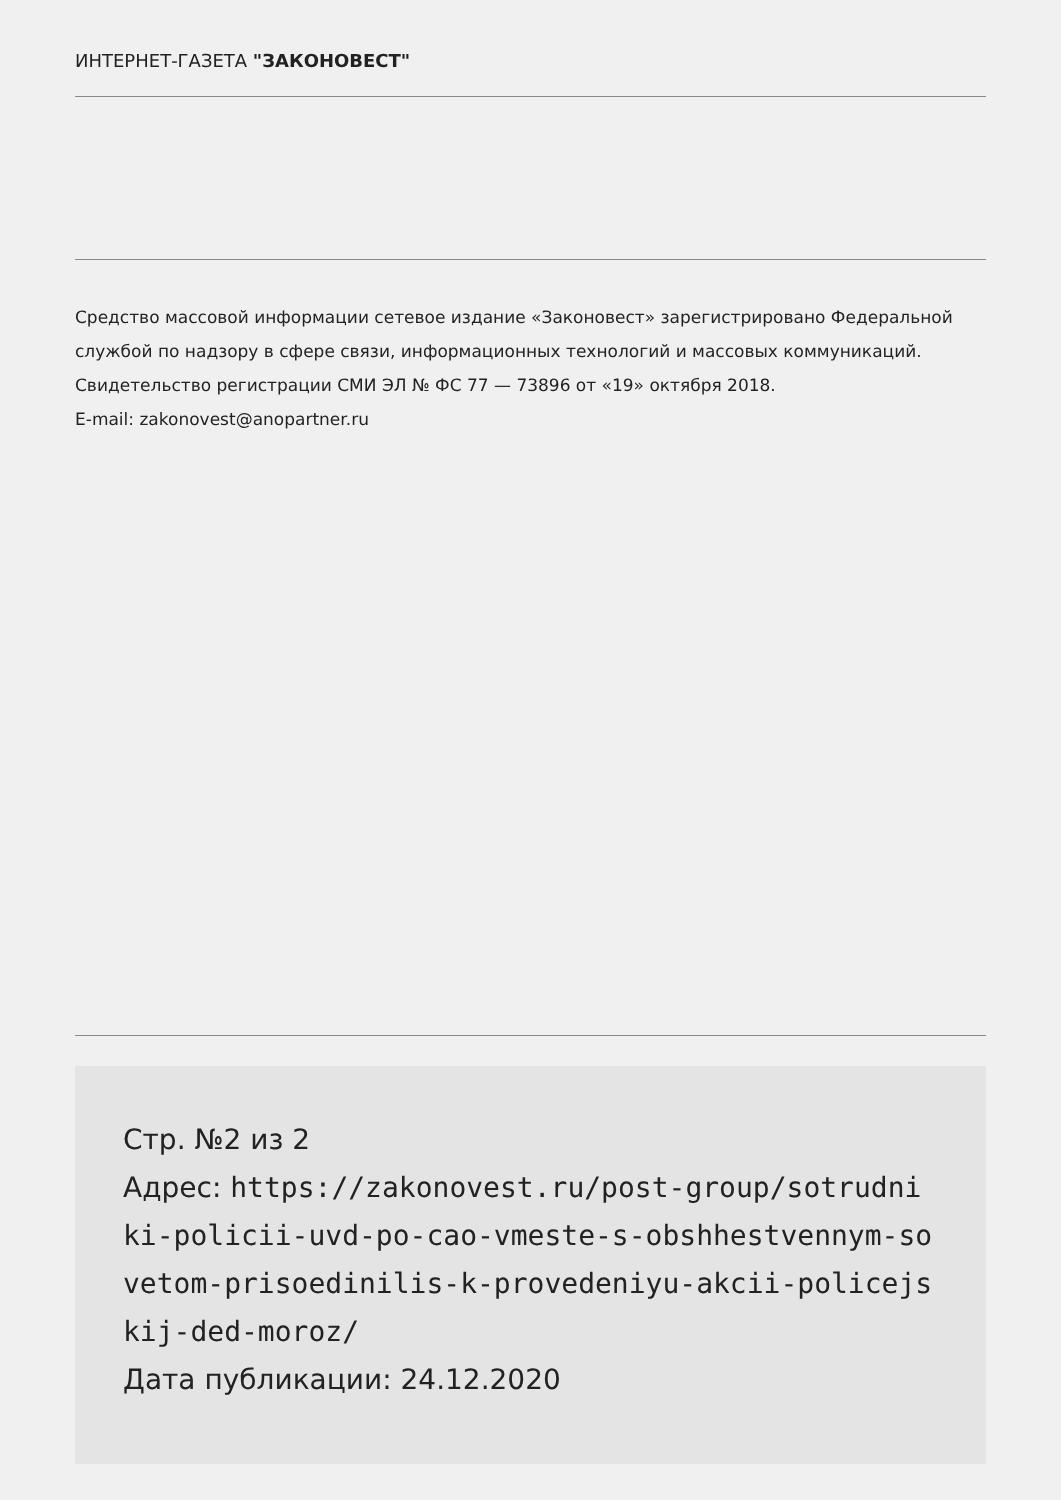ИНТЕРНЕТ-ГАЗЕТА "ЗАКОНОВЕСТ"
Средство массовой информации сетевое издание «Законовест» зарегистрировано Федеральной службой по надзору в сфере связи, информационных технологий и массовых коммуникаций. Свидетельство регистрации СМИ ЭЛ № ФС 77 — 73896 от «19» октября 2018.
E-mail: zakonovest@anopartner.ru
Стр. №2 из 2
Адрес: https://zakonovest.ru/post-group/sotrudniki-policii-uvd-po-cao-vmeste-s-obshhestvennym-sovetom-prisoedinilis-k-provedeniyu-akcii-policejskij-ded-moroz/
Дата публикации: 24.12.2020